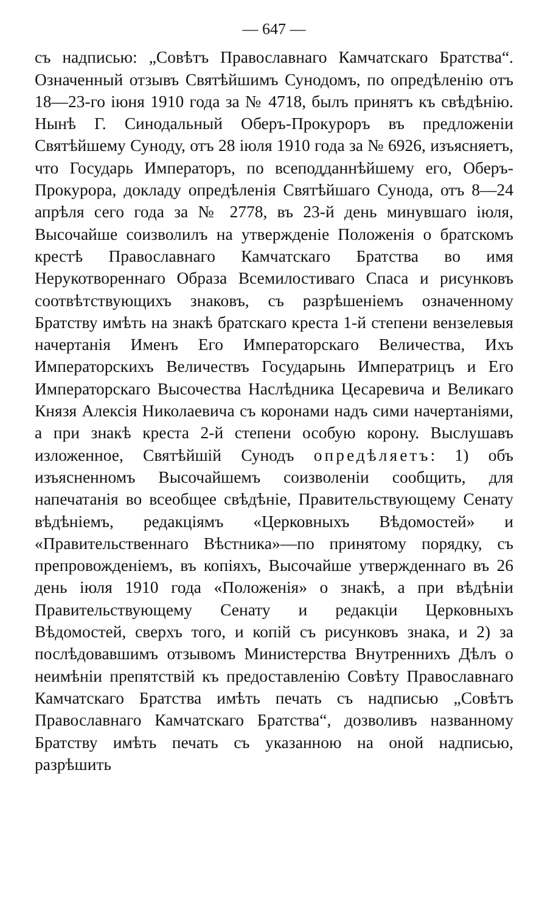— 647 —
съ надписью: „Совѣтъ Православнаго Камчатскаго Братства“. Означенный отзывъ Святѣйшимъ Сунодомъ, по опредѣленію отъ 18—23-го іюня 1910 года за № 4718, былъ принятъ къ свѣдѣнію. Нынѣ Г. Синодальный Оберъ-Прокуроръ въ предложеніи Святѣйшему Суноду, отъ 28 іюля 1910 года за № 6926, изъясняетъ, что Государь Императоръ, по всеподданнѣйшему его, Оберъ-Прокурора, докладу опредѣленія Святѣйшаго Сунода, отъ 8—24 апрѣля сего года за № 2778, въ 23-й день минувшаго іюля, Высочайше соизволилъ на утвержденіе Положенія о братскомъ крестѣ Православнаго Камчатскаго Братства во имя Нерукотвореннаго Образа Всемилостиваго Спаса и рисунковъ соотвѣтствующихъ знаковъ, съ разрѣшеніемъ означенному Братству имѣть на знакѣ братскаго креста 1-й степени вензелевыя начертанія Именъ Его Императорскаго Величества, Ихъ Императорскихъ Величествъ Государынь Императрицъ и Его Императорскаго Высочества Наслѣдника Цесаревича и Великаго Князя Алексія Николаевича съ коронами надъ сими начертаніями, а при знакѣ креста 2-й степени особую корону. Выслушавъ изложенное, Святѣйшій Сунодъ опредѣляетъ: 1) объ изъясненномъ Высочайшемъ соизволеніи сообщить, для напечатанія во всеобщее свѣдѣніе, Правительствующему Сенату вѣдѣніемъ, редакціямъ «Церковныхъ Вѣдомостей» и «Правительственнаго Вѣстника»—по принятому порядку, съ препровожденіемъ, въ копіяхъ, Высочайше утвержденнаго въ 26 день іюля 1910 года «Положенія» о знакѣ, а при вѣдѣніи Правительствующему Сенату и редакціи Церковныхъ Вѣдомостей, сверхъ того, и копій съ рисунковъ знака, и 2) за послѣдовавшимъ отзывомъ Министерства Внутреннихъ Дѣлъ о неимѣніи препятствій къ предоставленію Совѣту Православнаго Камчатскаго Братства имѣть печать съ надписью „Совѣтъ Православнаго Камчатскаго Братства“, дозволивъ названному Братству имѣть печать съ указанною на оной надписью, разрѣшить